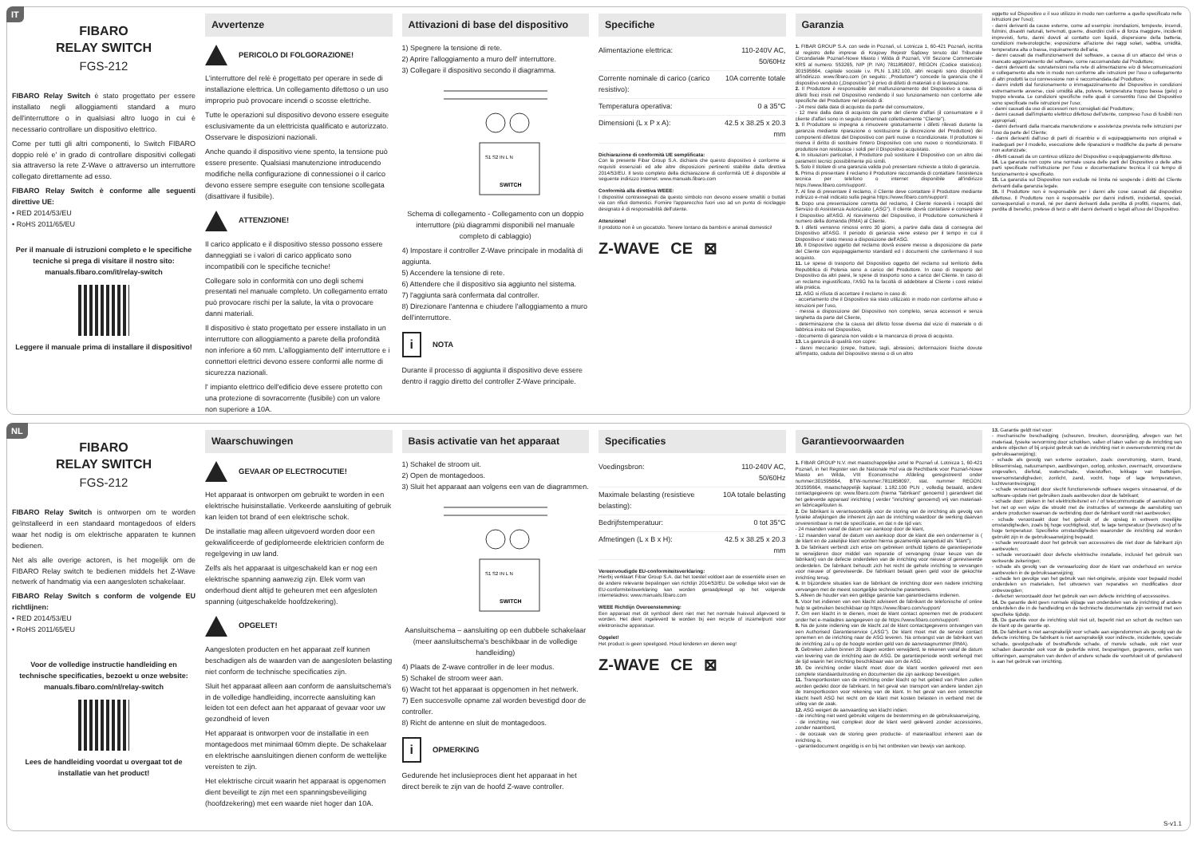IT
FIBARO
RELAY SWITCH
FGS-212
FIBARO Relay Switch è stato progettato per essere installato negli alloggiamenti standard a muro dell'interruttore o in qualsiasi altro luogo in cui è necessario controllare un dispositivo elettrico.
Come per tutti gli altri componenti, lo Switch FIBARO doppio relè e' in grado di controllare dispositivi collegati sia attraverso la rete Z-Wave o attraverso un interruttore collegato direttamente ad esso.
FIBARO Relay Switch è conforme alle seguenti direttive UE:
• RED 2014/53/EU
• RoHS 2011/65/EU
Per il manuale di istruzioni completo e le specifiche tecniche si prega di visitare il nostro sito: manuals.fibaro.com/it/relay-switch
Leggere il manuale prima di installare il dispositivo!
Avvertenze
PERICOLO DI FOLGORAZIONE!
L'interruttore del relè è progettato per operare in sede di installazione elettrica. Un collegamento difettoso o un uso improprio può provocare incendi o scosse elettriche.
Tutte le operazioni sul dispositivo devono essere eseguite esclusivamente da un elettricista qualificato e autorizzato. Osservare le disposizioni nazionali.
Anche quando il dispositivo viene spento, la tensione può essere presente. Qualsiasi manutenzione introducendo modifiche nella configurazione di connessionei o il carico devono essere sempre eseguite con tensione scollegata (disattivare il fusibile).
ATTENZIONE!
Il carico applicato e il dispositivo stesso possono essere danneggiati se i valori di carico applicato sono incompatibili con le specifiche tecniche!
Collegare solo in conformità con uno degli schemi presentati nel manuale completo. Un collegamento errato può provocare rischi per la salute, la vita o provocare danni materiali.
Il dispositivo è stato progettato per essere installato in un interruttore con alloggiamento a parete della profondità non inferiore a 60 mm. L'alloggiamento dell' interruttore e i connettori elettrici devono essere conformi alle norme di sicurezza nazionali.
l' impianto elettrico dell'edificio deve essere protetto con una protezione di sovracorrente (fusibile) con un valore non superiore a 10A.
Attivazioni di base del dispositivo
1) Spegnere la tensione di rete.
2) Aprire l'alloggiamento a muro dell' interruttore.
3) Collegare il dispositivo secondo il diagramma.
SWITCH
S1 S2 IN L N
Schema di collegamento - Collegamento con un doppio interruttore (più diagrammi disponibili nel manuale completo di cablaggio)
4) Impostare il controller Z-Wave principale in modalità di aggiunta.
5) Accendere la tensione di rete.
6) Attendere che il dispositivo sia aggiunto nel sistema.
7) l'aggiunta sarà confermata dal controller.
8) Direzionare l'antenna e chiudere l'alloggiamento a muro dell'interruttore.
i NOTA
Durante il processo di aggiunta il dispositivo deve essere dentro il raggio diretto del controller Z-Wave principale.
Specifiche
| Alimentazione elettrica: | 110-240V AC, 50/60Hz |
| Corrente nominale di carico (carico resistivo): | 10A corrente totale |
| Temperatura operativa: | 0 a 35°C |
| Dimensioni (L x P x A): | 42.5 x 38.25 x 20.3 mm |
Dichiarazione di conformità UE semplificata:
Con la presente Fibar Group S.A. dichiara che questo dispositivo è conforme ai requisiti essenziali ed alle altre disposizioni pertinenti stabilite dalla direttiva 2014/53/EU. Il testo completo della dichiarazione di conformità UE è disponibile al seguente indirizzo Internet: www.manuals.fibaro.com
Conformità alla direttiva WEEE:
I dispositivi contrassegnati da questo simbolo non devono essere smaltiti o buttati via con rifiuti domestici. Forniire l'apparecchio fuori uso ad un punto di riciclaggio designato è di responsabilità dell'utente.
Attenzione!
Il prodotto non è un giocattolo. Tenere lontano da bambini e animali domestici!
Z-WAVE CE ⊠
Garanzia
1. FIBAR GROUP S.A. con sede in Poznań, ul. Lotnicza 1, 60-421 Poznań, iscritta al registro delle imprese di Krajowy Rejestr Sądowy tenuto dal Tribunale Circondariale Poznań-Nowe Miasto i Wilda di Poznań, VIII Sezione Commerciale KRS al numero: 553265, NIP (P. IVA) 7811858097, REGON (Codice statistico): 301595664, capitale sociale i.v. PLN 1.182.100, altri recapiti sono disponibili all'indirizzo: www.fibaro.com (in seguito: „Produttore") concede la garanzia che il dispositivo venduto („Dispositivo") è privo di difetti di materiali o di lavorazione.
2. Il Produttore è responsabile del malfunzionamento del Dispositivo a causa di difetti fisici insiti nel Dispositivo rendendo il suo funzionamento non conforme alle specifiche del Produttore nel periodo di:
- 24 mesi dalla data di acquisto da parte del consumatore,
- 12 mesi dalla data di acquisto da parte del cliente d'affari (il consumatore e il cliente d'affari sono in seguito denominati collettivamente "Cliente").
3. Il Produttore si impegna a rimuovere gratuitamente i difetti rilevati durante la garanzia mediante riparazione o sostituzione (a discrezione del Produttore) dei componenti difettosi del Dispositivo con parti nuove o ricondizionate. Il produttore si riserva il diritto di sostituire l'intero Dispositivo con uno nuovo o ricondizionato. Il produttore non restituisce i soldi per il Dispositivo acquistato.
4. In situazioni particolari, il Produttore può sostituire il Dispositivo con un altro dai parametri tecnici possibilmente più simili.
5. Solo il titolare di una garanzia valida può presentare richieste a titolo di garanzia.
6. Prima di presentare il reclamo il Produttore raccomanda di contattare l'assistenza tecnica per telefono o internet disponibile all'indirizzo https://www.fibaro.com/support/.
7. Al fine di presentare il reclamo, il Cliente deve contattare il Produttore mediante indirizzo e-mail indicato sulla pagina https://www.fibaro.com/support/.
8. Dopo una presentazione corretta del reclamo, il Cliente riceverà i recapiti del Servizio di Assistenza Autorizzato („ASG"). Il cliente dovrà contattare e consegnare il Dispositivo all'ASG. Al ricevimento del Dispositivo, il Produttore comunicherà il numero della domanda (RMA) al Cliente.
9. I difetti verranno rimossi entro 30 giorni, a partire dalla data di consegna del Dispositivo all'ASG. Il periodo di garanzia viene esteso per il tempo in cui il Dispositivo e' stato messo a disposizione dell'ASG.
10. Il Dispositivo oggetto del reclamo dovrà essere messo a disposizione da parte del Cliente con equipaggiamento standard ed i documenti che confermano il suo acquisto.
11. Le spese di trasporto del Dispositivo oggetto del reclamo sul territorio della Repubblica di Polonia sono a carico del Produttore. In caso di trasporto del Dispositivo da altri paesi, le spese di trasporto sono a carico del Cliente. In caso di un reclamo ingiustificato, l'ASG ha la facoltà di addebitare al Cliente i costi relativi alla pratica.
12. ASG si rifiuta di accettare il reclamo in caso di:
- accertamento che il Dispositivo sia stato utilizzato in modo non conforme all'uso e istruzioni per l'uso,
- messa a disposizione del Dispositivo non completo, senza accessori e senza targhetta da parte del Cliente,
- determinazione che la causa del difetto fosse diversa dal vizio di materiale o di fabbrica insito nel Dispositivo,
- documento di garanzia non valido e la mancanza di prova di acquisto.
13. La garanzia di qualità non copre:
- danni meccanici (crepe, fratture, tagli, abrasioni, deformazioni fisiche dovute all'impatto, caduta del Dispositivo stesso o di un altro
oggetto sul Dispositivo o il suo utilizzo in modo non conforme a quello specificato nelle istruzioni per l'uso);
- danni derivanti da cause esterne, come ad esempio: inondazioni, tempeste, incendi, fulmini, disastri naturali, terremoti, guerre, disordini civili e di forza maggiore, incidenti imprevisti, furto, danni dovuti al contatto con liquidi, dispersione della batteria, condizioni meteorologiche; esposizione all'azione dei raggi solari, sabbia, umidità, temperatura alta o bassa, inquinamento dell'aria;
- danni causati da malfunzionamenti del software, a causa di un attacco del virus o mancato aggiornamento del software, come raccomandato dal Produttore;
- danni derivanti da: sovratensioni nella rete di alimentazione e/o di telecomunicazioni o collegamento alla rete in modo non conforme alle istruzioni per l'uso o collegamento di altri prodotti la cui connessione non è raccomandata dal Produttore;
- danni indotti dal funzionamento o immagazzinamento del Dispositivo in condizioni estremamente avverse, cioè umidità alta, polvere, temperatura troppo bassa (gelo) o troppo elevata. Le condizioni specifiche nelle quali è consentito l'uso del Dispositivo sono specificate nelle istruzioni per l'uso;
- danni causati da uso di accessori non consigliati dal Produttore;
- danni causati dall'impianto elettrico difettoso dell'utente, compreso l'uso di fusibili non appropriati;
- danni derivanti dalla mancata manutenzione e assistenza prevista nelle istruzioni per l'uso da parte del Cliente;
- danni derivanti dall'uso di parti di ricambio e di equipaggiamento non originali e inadeguati per il modello, esecuzione delle riparazioni e modifiche da parte di persone non autorizzate;
- difetti causati da un continuo utilizzo del Dispositivo o equipaggiamento difettoso.
14. La garanzia non copre una normale usura delle parti del Dispositivo o delle altre parti specificate nell'istruzione per l'uso e documentazione tecnica il cui tempo di funzionamento è specificato.
15. La garanzia sul Dispositivo non esclude né limita né sospende i diritti del Cliente derivanti dalla garanzia legale.
16. Il Produttore non è responsabile per i danni alle cose causati dal dispositivo difettoso. Il Produttore non è responsabile per danni indiretti, incidentali, speciali, consequenziali o morali, né per danni derivanti dalla perdita di profitti, risparmi, dati, perdita di benefici, pretese di terzi o altri danni derivanti o legati all'uso del Dispositivo.
NL
FIBARO
RELAY SWITCH
FGS-212
FIBARO Relay Switch is ontworpen om te worden geïnstalleerd in een standaard montagedoos of elders waar het nodig is om elektrische apparaten te kunnen bedienen.
Net als alle overige actoren, is het mogelijk om de FIBARO Relay switch te bedienen middels het Z-Wave netwerk of handmatig via een aangesloten schakelaar.
FIBARO Relay Switch s conform de volgende EU richtlijnen:
• RED 2014/53/EU
• RoHS 2011/65/EU
Voor de volledige instructie handleiding en technische specificaties, bezoekt u onze website: manuals.fibaro.com/nl/relay-switch
Lees de handleiding voordat u overgaat tot de installatie van het product!
Waarschuwingen
GEVAAR OP ELECTROCUTIE!
Het apparaat is ontworpen om gebruikt te worden in een elektrische huisinstallatie. Verkeerde aansluiting of gebruik kan leiden tot brand of een elektrische schok.
De installatie mag alleen uitgevoerd worden door een gekwalificeerde of gediplomeerde elektricien conform de regelgeving in uw land.
Zelfs als het apparaat is uitgeschakeld kan er nog een elektrische spanning aanwezig zijn. Elek vorm van onderhoud dient altijd te geheuren met een afgesloten spanning (uitgeschakelde hoofdzekering).
OPGELET!
Aangesloten producten en het apparaat zelf kunnen beschadigen als de waarden van de aangesloten belasting niet conform de technische specificaties zijn.
Sluit het apparaat alleen aan conform de aansluitschema's in de volledige handleiding, incorrecte aansluiting kan leiden tot een defect aan het apparaat of gevaar voor uw gezondheid of leven
Het apparaat is ontworpen voor de installatie in een montagedoos met minimaal 60mm diepte. De schakelaar en elektrische aansluitingen dienen conform de wettelijke vereisten te zijn.
Het elektrische circuit waarin het apparaat is opgenomen dient beveiligt te zijn met een spanningsbeveiliging (hoofdzekering) met een waarde niet hoger dan 10A.
Basis activatie van het apparaat
1) Schakel de stroom uit.
2) Open de montagedoos.
3) Sluit het apparaat aan volgens een van de diagrammen.
SWITCH
S1 S2 IN L N
Aansluitschema – aansluiting op een dubbele schakelaar (meer aansluitschema's beschikbaar in de volledige handleiding)
4) Plaats de Z-wave controller in de leer modus.
5) Schakel de stroom weer aan.
6) Wacht tot het apparaat is opgenomen in het netwerk.
7) Een succesvolle opname zal worden bevestigd door de controller.
8) Richt de antenne en sluit de montagedoos.
i OPMERKING
Gedurende het inclusieproces dient het apparaat in het direct bereik te zijn van de hoofd Z-wave controller.
Specificaties
| Voedingsbron: | 110-240V AC, 50/60Hz |
| Maximale belasting (resistieve belasting): | 10A totale belasting |
| Bedrijfstemperatuur: | 0 tot 35°C |
| Afmetingen (L x B x H): | 42.5 x 38.25 x 20.3 mm |
Vereenvoudigde EU-conformiteitsverklaring:
Hierbij verklaart Fibar Group S.A. dat het toestel voldoet aan de essentiële eisen en de andere relevante bepalingen van richtlijn 2014/53/EU. De volledige tekst van de EU-conformiteitsverklaring kan worden geraadpleegd op het volgende internetadres: www.manuals.fibaro.com
WEEE Richtlijn Overeenstemming:
Een apparaat met dit symbool dient niet met het normale huisvuil afgevoerd te worden. Het dient ingeleverd te worden bij een recycle of inzamelpunt voor elektronische apparatuur.
Opgelet!
Het product is geen speelgoed. Houd kinderen en dieren weg!
Z-WAVE CE ⊠
Garantievoorwaarden
1. FIBAR GROUP N.V. met maatschappelijke zetel te Poznań ul. Lotnicza 1, 60-421 Poznań, in het Register van de Nationale Hof via de Rechtbank voor Poznań-Nowe Miasto en Wilda, VIII Economische Afdeling geregistreerd onder nummer:301595664, BTW-nummer:7811858097, stat. nummer REGON: 301595664, maatschappelijk kapitaal: 1.182.100 PLN , volledig betaald, andere contactgegevens op: www.fibaro.com (hierna "fabrikant" genoemd ) garandeert dat het geleverde apparaat/ inrichting ( verder "inrichting" genoemd) vrij van materiaal- en fabricagefouten is.
2. De fabrikant is verantwoordelijk voor de storing van de inrichting als gevolg van fysieke afwijkingen die inherent zijn aan de inrichting waardoor de werking daarvan onvereninbaar is met de specificatie, en dat n de tijd van:
- 24 maanden vanaf de datum van aankoop door de klant,
- 12 maanden vanaf de datum van aankoop door de klant die een ondernemer is ( de klant en de zakelijke klant worden hierna gezamenlijk aangeduid als "klant").
3. De fabrikant verbindt zich ertoe om gebreken onthuld tijdens de garantieperiode te verwijderen door middel van reparatie of vervanging (naar keuze van de fabrikant) van de defecte onderdelen van de inrichting voor nieuwe of gereviseerde onderdelen. De fabrikant behoudt zich het recht de gehele inrichting te vervangen voor nieuwe of gereviseerde. De fabrikant betaalt geen geld voor de gekochte inrichting terug.
4. In bijzondere situaties kan de fabrikant de inrichting door een nadere inrichting vervangen met de meest soortgelijke technische parameters.
5. Alleen de houder van een geldige garantie kan garantieclaims indienen.
6. Voor het indienen van een klacht adviseert de fabrikant de telefonische of online hulp te gebruiken beschikbaar op https://www.fibaro.com/support/
7. Om een klacht in te dienen, moet de klant contact opnemen met de producent onder het e-mailadres aangegeven op de https://www.fibaro.com/support/.
8. Na de juiste indiening van de klacht zal de klant contactgegevens ontvangen van een Authorised Garantieservice („ASG"). De klant moet met de service contact opnemen en de inrichting naar de ASG leveren. Na ontvangst van de fabrikant van de inrichting zal u op de hoogte worden geld van de aanvraagnummer (RMA).
9. Gebreken zullen binnen 30 dagen worden verwijderd, te rekenen vanaf de datum van levering van de inrichting aan de ASG. De garantieperiode wordt verlengd met de tijd waarin het inrichting beschikbaar was om de ASG.
10. De inrichting onder klacht moet door de klant worden geleverd met een complete standaarduitrusting en documenten die zijn aankoop bevestigen.
11. Transportkosten van de inrichting onder klacht op het gebied van Polen zullen worden gedekt door de fabrikant. In het geval van transport van andere landen zijn de transportkosten voor rekening van de klant. In het geval van een onterechte klacht heeft ASG het recht om de klant met kosten belasten in verband met de uitleg van de zaak.
12. ASG weigert de aanvaarding van klacht indien:
- de inrichting niet werd gebruikt volgens de bestemming en de gebruiksaanwijzing,
- de inrichting niet compleet door de klant werd geleverd zonder accessoires, zonder naambord,
- de oorzaak van de storing geen productie- of materiaalfout inherent aan de inrichting is,
- garantiedocument ongeldig is en bij het ontbreken van bewijs van aankoop.
13. Garantie geldt niet voor:
- mechanische beschadiging (scheuren, breuken, doorsnijding, afvegen van het materiaal, fysieke vervorming door schokken, vallen of laten vallen op de inrichting van andere objecten of bij onjuist gebruik van de inrichting niet in overeenstemming met de gebruiksaanwijzing);
- schade als gevolg van externe oorzaken, zoals: overstroming, storm, brand, blikseminslag, natuurrampen, aardbevingen, oorlog, onlusten, overmacht, onvoorziene ongevallen, diefstal, waterschade, vloeistoffen, lekkage van batterijen, weersomstandigheden; zonlicht, zand, vocht, hoge of lage temperaturen, luchtverontreiniging;
- schade veroorzaakt door slecht functionerende software wegens virusaanval, of de software-update niet gebruiken zoals aanbevolen door de fabrikant;
- schade door: pieken in het elektriciteitsnet en / of telecommunicatie of aansluiten op het net op een wijze die strookt met de instructies of vanwege de aansluiting van andere producten waarvan de verbinding door de fabrikant wordt niet aanbevolen;
- schade veroorzaakt door het gebruik of de opslag in extreem moeilijke omstandigheden, zoals bij hoge vochtigheid, stof, te lage temperatuur (bevriezen) of te hoge temperatuur. Specifieke omstandigheden waaronder de inrichting zal worden gebruikt zijn in de gebruiksaanwijzing bepaald;
- schade veroorzaakt door het gebruik van accessoires die niet door de fabrikant zijn aanbevolen;
- schade veroorzaakt door defecte elektrische installatie, inclusief het gebruik van verkeerde zekeringen;
- schade als gevolg van de verwaarlozing door de klant van onderhoud en service aanbevolen in de gebruiksaanwijzing;
- schade ten gevolge van het gebruik van niet-originele, onjuiste voor bepaald model onderdelen en materialen, het uitvoeren van reparaties en modificaties door onbevoegden;
- defecten veroorzaakt door het gebruik van een defecte inrichting of accessoires.
14. De garantie dekt geen normale slijtage van onderdelen van de inrichting of andere onderdelen die in de handleiding en de technische documentatie zijn vermeld met een specifieke tijdstip.
15. De garantie voor de inrichting sluit niet uit, beperkt niet en schort de rechten van de klant op de garantie op.
16. De fabrikant is niet aansprakelijk voor schade aan eigendommen als gevolg van de defecte inrichting. De fabrikant is niet aansprakelijk voor indirecte, incidentele, speciale schade, gevolgschade of bestraffende schade, of morele schade, ook niet voor schaden daaronder ook voor de gederfde winst, besparingen, gegevens, verlies van uitkeringen, aanspraken van derden of andere schade die voortvloeit uit of gerelateerd is aan het gebruik van inrichting.
S-v1.1